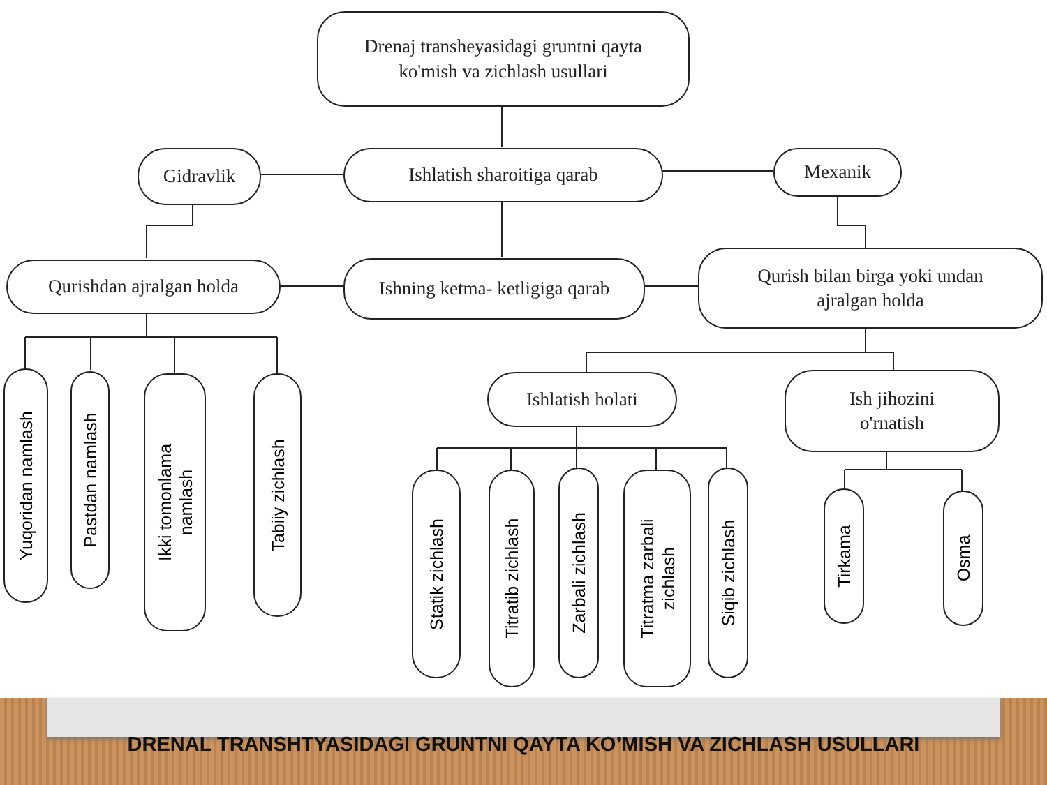Drenaj transheyasidagi gruntni qayta
ko'mish va zichlash usullari
Gidravlik Ishlatish sharoitiga qarab Mexanik
Qurishdan ajralgan holda
Ishning ketma- ketligiga qarab
Qurish bilan birga yoki undan
ajralgan holda
Ishlatish holati
Ish jihozini
o'rnatish
Yuqoridan namlash
Pastdan namlash
Ikki tomonlama
namlash
Tabiiy zichlash
Statik zichlash
Titratib zichlash
Zarbali zichlash
Titratma zarbali
zichlash
Siqib zichlash
Tirkama
Osma
DRENAL TRANSHTYASIDAGI GRUNTNI QAYTA KO’MISH VA ZICHLASH USULLARI